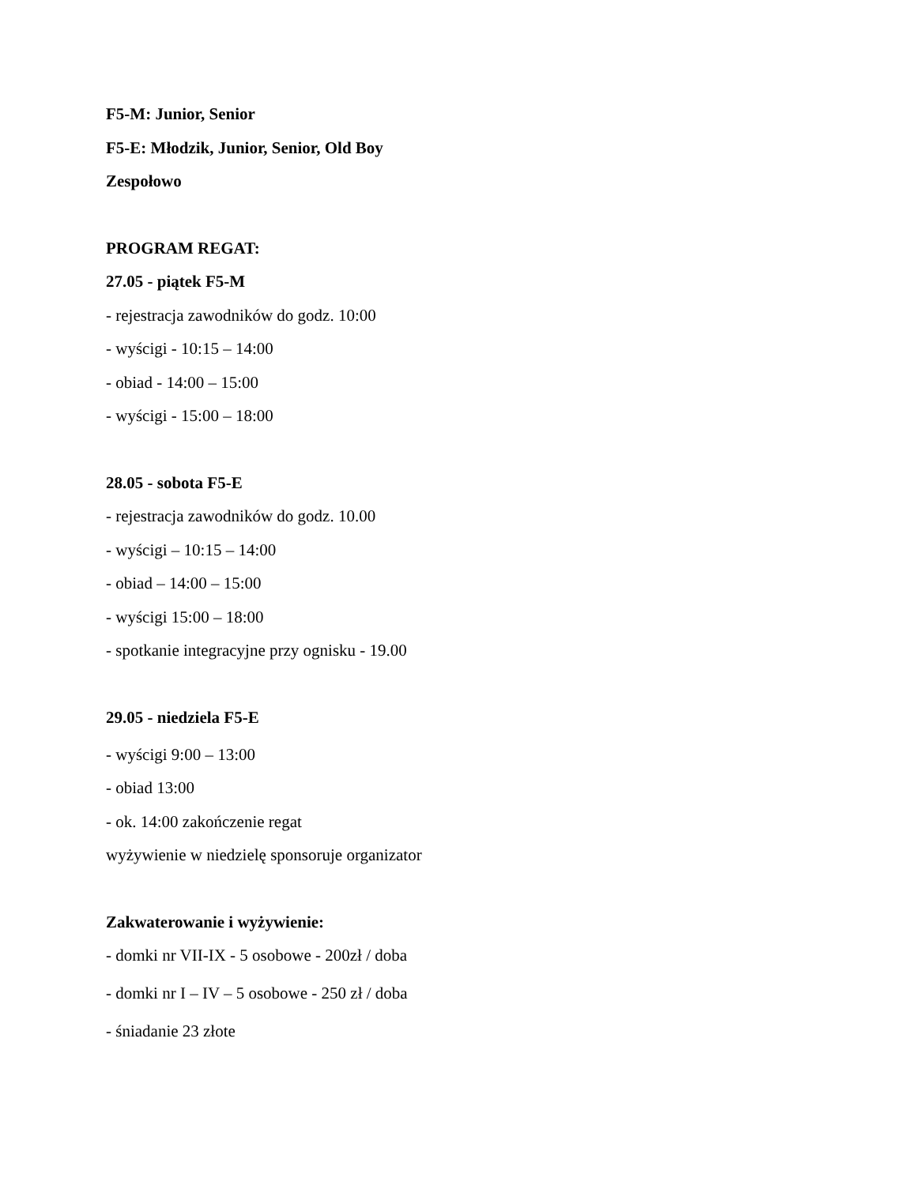F5-M: Junior, Senior
F5-E: Młodzik, Junior, Senior, Old Boy
Zespołowo
PROGRAM REGAT:
27.05 - piątek F5-M
- rejestracja zawodników do godz. 10:00
- wyścigi - 10:15 – 14:00
- obiad - 14:00 – 15:00
- wyścigi - 15:00 – 18:00
28.05 - sobota F5-E
- rejestracja zawodników do godz. 10.00
- wyścigi – 10:15 – 14:00
- obiad – 14:00 – 15:00
- wyścigi 15:00 – 18:00
- spotkanie integracyjne przy ognisku - 19.00
29.05 - niedziela F5-E
- wyścigi 9:00 – 13:00
- obiad 13:00
- ok. 14:00 zakończenie regat
wyżywienie w niedzielę sponsoruje organizator
Zakwaterowanie i wyżywienie:
- domki nr VII-IX - 5 osobowe - 200zł / doba
- domki nr I – IV – 5 osobowe - 250 zł / doba
- śniadanie 23 złote